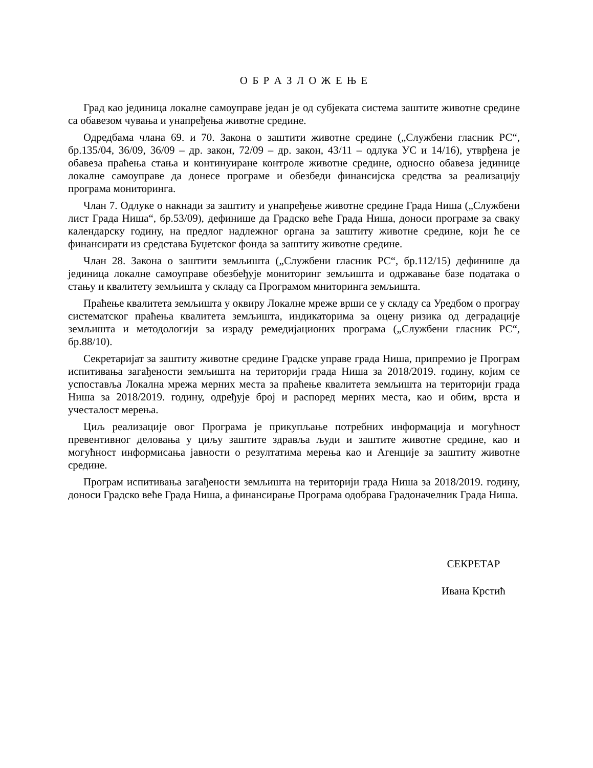О Б Р А З Л О Ж Е Њ Е
Град као јединица локалне самоуправе један је од субјеката система заштите животне средине са обавезом чувања и унапређења животне средине.
Одредбама члана 69. и 70. Закона о заштити животне средине („Службени гласник РС“, бр.135/04, 36/09, 36/09 – др. закон, 72/09 – др. закон, 43/11 – одлука УС и 14/16), утврђена је обавеза праћења стања и континуиране контроле животне средине, односно обавеза јединице локалне самоуправе да донесе програме и обезбеди финансијска средства за реализацију програма мониторинга.
Члан 7. Одлуке о накнади за заштиту и унапређење животне средине Града Ниша („Службени лист Града Ниша“, бр.53/09), дефинише да Градско веће Града Ниша, доноси програме за сваку календарску годину, на предлог надлежног органа за заштиту животне средине, који ће се финансирати из средстава Буџетског фонда за заштиту животне средине.
Члан 28. Закона о заштити земљишта („Службени гласник РС“, бр.112/15) дефинише да јединица локалне самоуправе обезбеђује мониторинг земљишта и одржавање базе података о стању и квалитету земљишта у складу са Програмом мниторинга земљишта.
Праћење квалитета земљишта у оквиру Локалне мреже врши се у складу са Уредбом о програу систематског праћења квалитета земљишта, индикаторима за оцену ризика од деградације земљишта и методологији за израду ремедијационих програма („Службени гласник РС“, бр.88/10).
Секретаријат за заштиту животне средине Градске управе града Ниша, припремио је Програм испитивања загађености земљишта на територији града Ниша за 2018/2019. годину, којим се успоставља Локална мрежа мерних места за праћење квалитета земљишта на територији града Ниша за 2018/2019. годину, одређује број и распоред мерних места, као и обим, врста и учесталост мерења.
Циљ реализације овог Програма је прикупљање потребних информација и могућност превентивног деловања у циљу заштите здравља људи и заштите животне средине, као и могућност информисања јавности о резултатима мерења као и Агенције за заштиту животне средине.
Програм испитивања загађености земљишта на територији града Ниша за 2018/2019. годину, доноси Градско веће Града Ниша, а финансирање Програма одобрава Градоначелник Града Ниша.
СЕКРЕТАР
Ивана Крстић